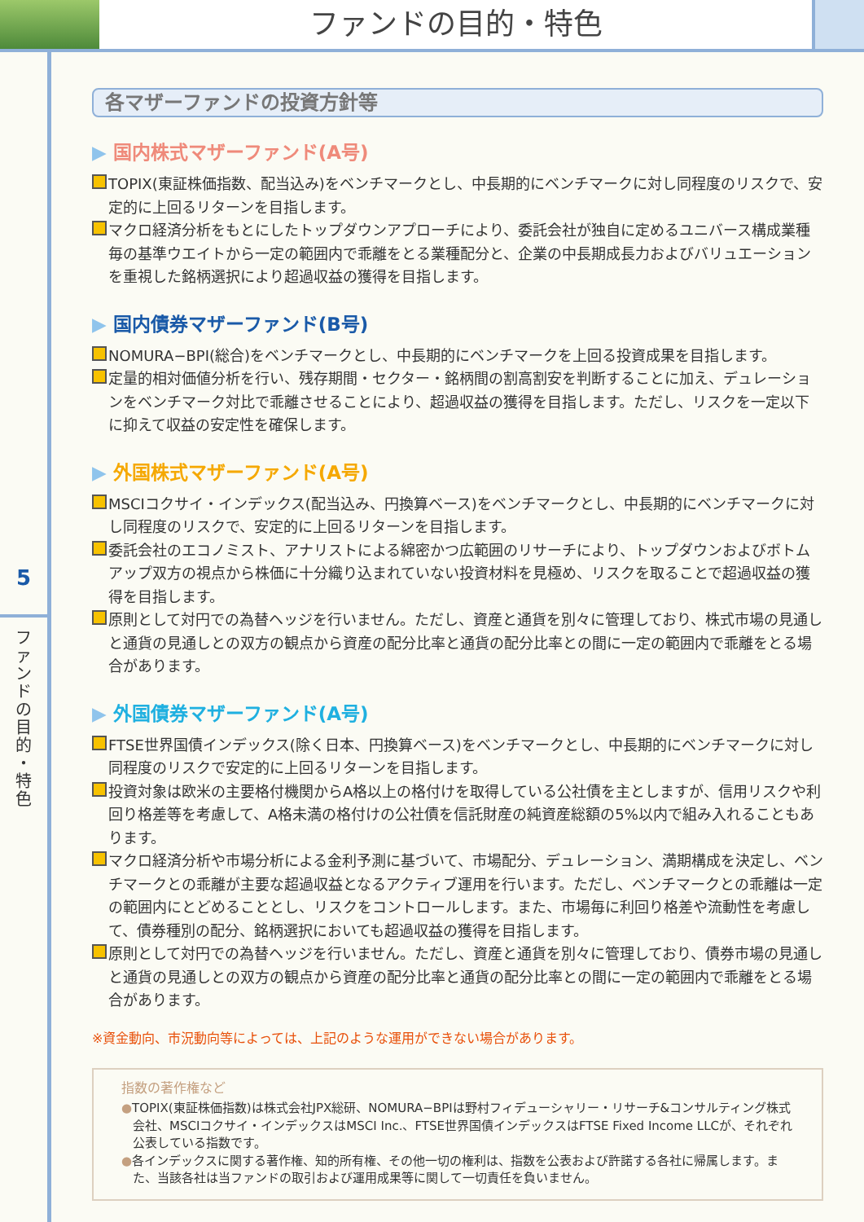ファンドの目的・特色
5
フ
ァ
ン
ド
の
目
的
・
特
色
各マザーファンドの投資方針等
▶ 国内株式マザーファンド(A号)
TOPIX(東証株価指数、配当込み)をベンチマークとし、中長期的にベンチマークに対し同程度のリスクで、安定的に上回るリターンを目指します。
マクロ経済分析をもとにしたトップダウンアプローチにより、委託会社が独自に定めるユニバース構成業種毎の基準ウエイトから一定の範囲内で乖離をとる業種配分と、企業の中長期成長力およびバリュエーションを重視した銘柄選択により超過収益の獲得を目指します。
▶ 国内債券マザーファンド(B号)
NOMURA−BPI(総合)をベンチマークとし、中長期的にベンチマークを上回る投資成果を目指します。
定量的相対価値分析を行い、残存期間・セクター・銘柄間の割高割安を判断することに加え、デュレーションをベンチマーク対比で乖離させることにより、超過収益の獲得を目指します。ただし、リスクを一定以下に抑えて収益の安定性を確保します。
▶ 外国株式マザーファンド(A号)
MSCIコクサイ・インデックス(配当込み、円換算ベース)をベンチマークとし、中長期的にベンチマークに対し同程度のリスクで、安定的に上回るリターンを目指します。
委託会社のエコノミスト、アナリストによる綿密かつ広範囲のリサーチにより、トップダウンおよびボトムアップ双方の視点から株価に十分織り込まれていない投資材料を見極め、リスクを取ることで超過収益の獲得を目指します。
原則として対円での為替ヘッジを行いません。ただし、資産と通貨を別々に管理しており、株式市場の見通しと通貨の見通しとの双方の観点から資産の配分比率と通貨の配分比率との間に一定の範囲内で乖離をとる場合があります。
▶ 外国債券マザーファンド(A号)
FTSE世界国債インデックス(除く日本、円換算ベース)をベンチマークとし、中長期的にベンチマークに対し同程度のリスクで安定的に上回るリターンを目指します。
投資対象は欧米の主要格付機関からA格以上の格付けを取得している公社債を主としますが、信用リスクや利回り格差等を考慮して、A格未満の格付けの公社債を信託財産の純資産総額の5%以内で組み入れることもあります。
マクロ経済分析や市場分析による金利予測に基づいて、市場配分、デュレーション、満期構成を決定し、ベンチマークとの乖離が主要な超過収益となるアクティブ運用を行います。ただし、ベンチマークとの乖離は一定の範囲内にとどめることとし、リスクをコントロールします。また、市場毎に利回り格差や流動性を考慮して、債券種別の配分、銘柄選択においても超過収益の獲得を目指します。
原則として対円での為替ヘッジを行いません。ただし、資産と通貨を別々に管理しており、債券市場の見通しと通貨の見通しとの双方の観点から資産の配分比率と通貨の配分比率との間に一定の範囲内で乖離をとる場合があります。
※資金動向、市況動向等によっては、上記のような運用ができない場合があります。
指数の著作権など
●TOPIX(東証株価指数)は株式会社JPX総研、NOMURA−BPIは野村フィデューシャリー・リサーチ&コンサルティング株式会社、MSCIコクサイ・インデックスはMSCI Inc.、FTSE世界国債インデックスはFTSE Fixed Income LLCが、それぞれ公表している指数です。
●各インデックスに関する著作権、知的所有権、その他一切の権利は、指数を公表および許諾する各社に帰属します。また、当該各社は当ファンドの取引および運用成果等に関して一切責任を負いません。